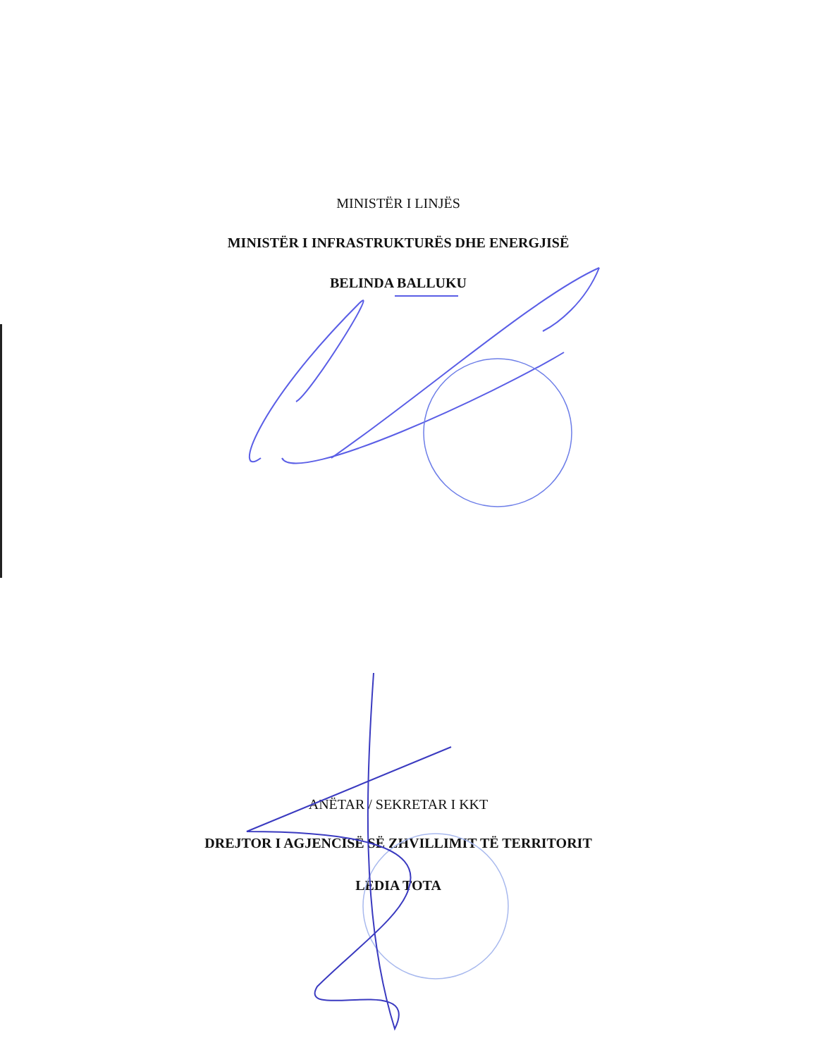MINISTËR I LINJËS
MINISTËR I INFRASTRUKTURËS DHE ENERGJISË
BELINDA BALLUKU
ANËTAR / SEKRETAR I KKT
DREJTOR I AGJENCISË SË ZHVILLIMIT TË TERRITORIT
LEDIA TOTA